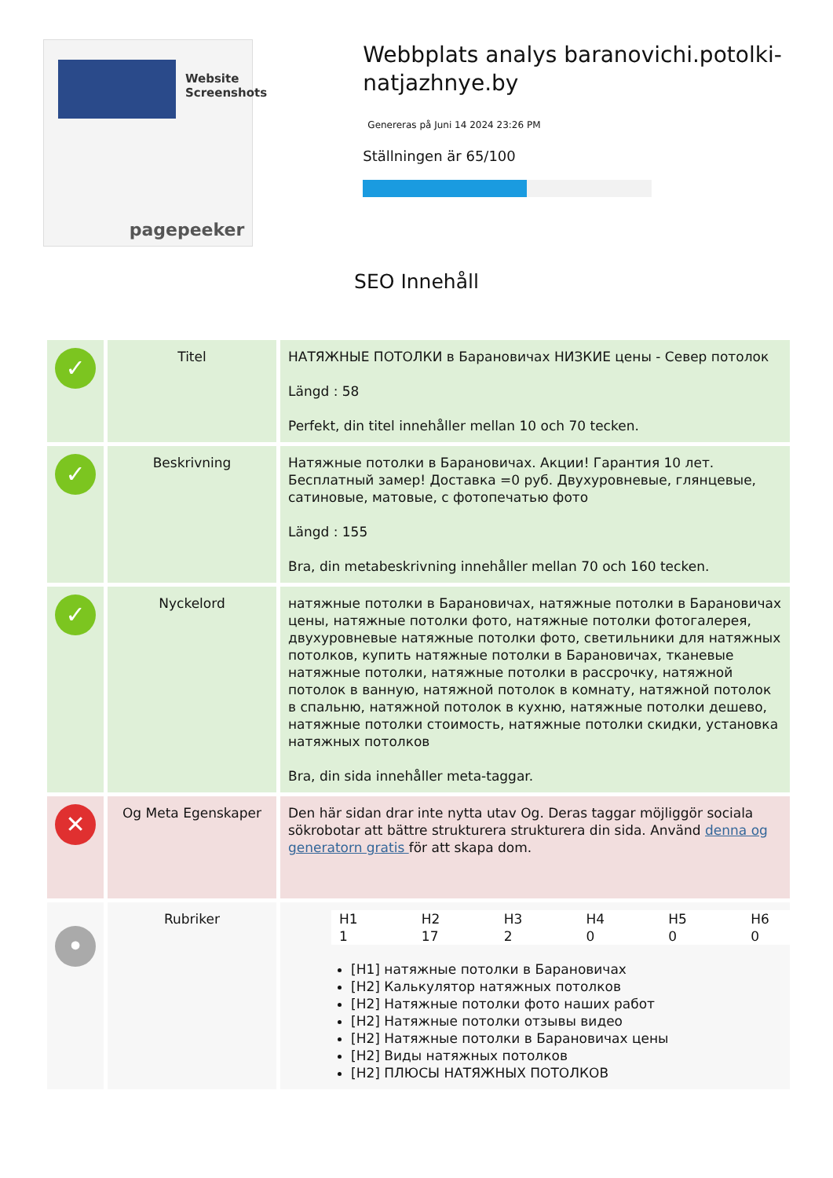Website Screenshots
pagepeeker
Webbplats analys baranovichi.potolki-natjazhnye.by
Genereras på Juni 14 2024 23:26 PM
Ställningen är 65/100
SEO Innehåll
| ✓ | Titel | НАТЯЖНЫЕ ПОТОЛКИ в Барановичах НИЗКИЕ цены - Север потолок Längd : 58 Perfekt, din titel innehåller mellan 10 och 70 tecken. |
| ✓ | Beskrivning | Натяжные потолки в Барановичах. Акции! Гарантия 10 лет. Бесплатный замер! Доставка =0 руб. Двухуровневые, глянцевые, сатиновые, матовые, с фотопечатью фото Längd : 155 Bra, din metabeskrivning innehåller mellan 70 och 160 tecken. |
| ✓ | Nyckelord | натяжные потолки в Барановичах, натяжные потолки в Барановичах цены, натяжные потолки фото, натяжные потолки фотогалерея, двухуровневые натяжные потолки фото, светильники для натяжных потолков, купить натяжные потолки в Барановичах, тканевые натяжные потолки, натяжные потолки в рассрочку, натяжной потолок в ванную, натяжной потолок в комнату, натяжной потолок в спальню, натяжной потолок в кухню, натяжные потолки дешево, натяжные потолки стоимость, натяжные потолки скидки, установка натяжных потолков Bra, din sida innehåller meta-taggar. |
| ✕ | Og Meta Egenskaper | Den här sidan drar inte nytta utav Og. Deras taggar möjliggör sociala sökrobotar att bättre strukturera strukturera din sida. Använd denna og generatorn gratis för att skapa dom. |
| • | Rubriker | / H1 1 / H2 17 / H3 2 / H4 0 / H5 0 / H6 0 / [H1] натяжные потолки в Барановичах [H2] Калькулятор натяжных потолков [H2] Натяжные потолки фото наших работ [H2] Натяжные потолки отзывы видео [H2] Натяжные потолки в Барановичах цены [H2] Виды натяжных потолков [H2] ПЛЮСЫ НАТЯЖНЫХ ПОТОЛКОВ |